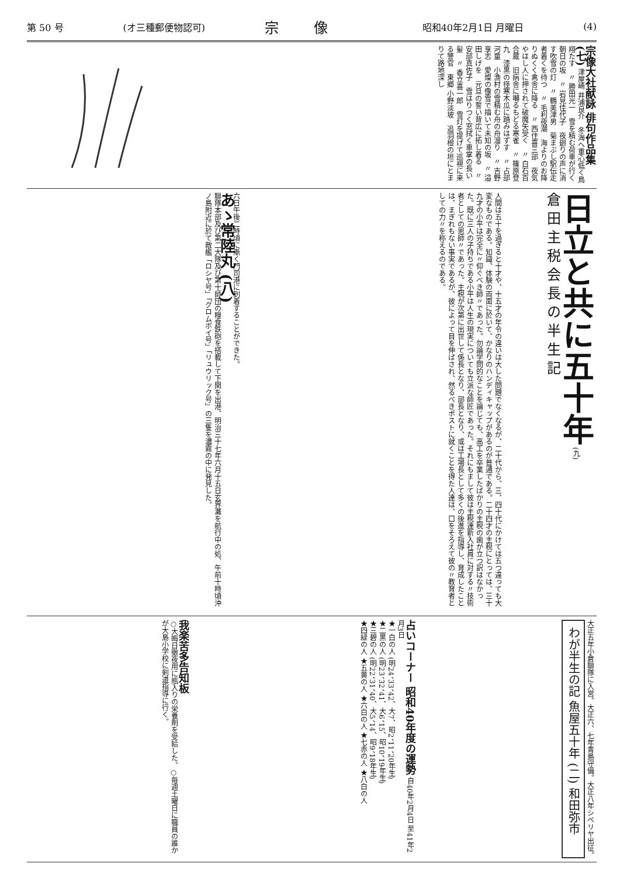第 50 号 (オ三種郵便物認可) 宗像 昭和40年2月1日 月曜日 (4)
宗像大社献詠 俳句作品集 (七) 津屋崎 井浦良介　冬海へ重心低く鳥翔たす　〃 勝田光一　雪を積む荷車が行く朝日の坂　〃 岩見佳代子　夜廻りの声に消す吹雪の灯　〃 鶴美津男　菊まぶし駅伝走者着くを待つ　〃 毛利夜潮　海よりのお降りぬくく禽舎に降る　〃 西住喜三部　夜気やはし人に押されて破魔矢受く　〃 白石百合蔵　旧病舎に囀るもどる寒雀　〃 篠原登九　漆黒の径寒木瓜に踏みはずす　〃 占部河童　小漁村の雪積む舟の舟溜り　〃 吉野享志　愛燦の像雪で描いて未知の坂　〃 溢田しげを　元旦の誓い背広に拓し着る　〃 安部真佐子　雪はりつく窓拭く車掌の長い髪　〃 香立喜一郎　雪灯を提げて巡視に来る警官　東郷 小野淡坡　追羽根の垣にとまりて路地深し
日立と共に五十年 (九)
倉田主税会長の半生記
人間は五十を過ぎると十才や、十五才の年令の違いは大した問題でなくなるが、二十代から、三、四十代にかけては五つ違っても大変なものである。知識、体験の両面に於いて、かなりのハンディキャップがあるのが普通である。二十四才の主税にとっては、三十九才の小平は完全に〃仰ぐべき師〃であった。勿論学問的なことを論じても、高工を卒業したばかりの主税の歯が立つ訳はなかった。既に三人の子持ちである小平は人生の現実についても立派な師匠であった。それにもまして彼は主税達新入社員に対する〃技術者としての恩師〃であった。主税が次第に出世して係長となり、部長となり、或は工場長として多くの後進を指導し、育成したことは、まぎれもない事実であるが、彼によって目を伸ばされ、然るべきポストに就くことを得た人達は、口をそろえて彼の〃教育者としての力〃を称えるのである。
六日午後二時頃に漸く門司港に到着することができた。
あゝ常陸丸 (八)
聯隊本部及び第二大隊及び第十師団の糧食鉄砲を搭載して下関を出港、明治三十七年六月十五日玄界灘を航行中の処、午前十時頃沖ノ島附近に於て敵艦「ロシヤ号」「グロムボイ号」「リュウリック号」の三隻を濃霧の中に発見した。
大正五年小倉聯隊に入営。大正六、七年青島守備。大正八年シベリヤ出征。
わが半生の記 魚屋五十年 (二) 和田弥市
占いコーナー 昭和40年度の運勢 自40年2月4日 至41年2月3日
★一白の人 (明24、33、42、大7、昭2、11、20年生)
★二黒の人 (明23、32、41、大6、15、昭10、19年生)
★三碧の人 (明22、31、40、大5、14、昭9、18年生)
★四緑の人 ★五黄の人 ★六白の人 ★七赤の人 ★八白の人
我楽苦多告知板
○大晦日徹夜用に瓶入りの栄養剤を受給した。○毎週土曜日に職員の誰かが大島小学校に剣道指導に行く。